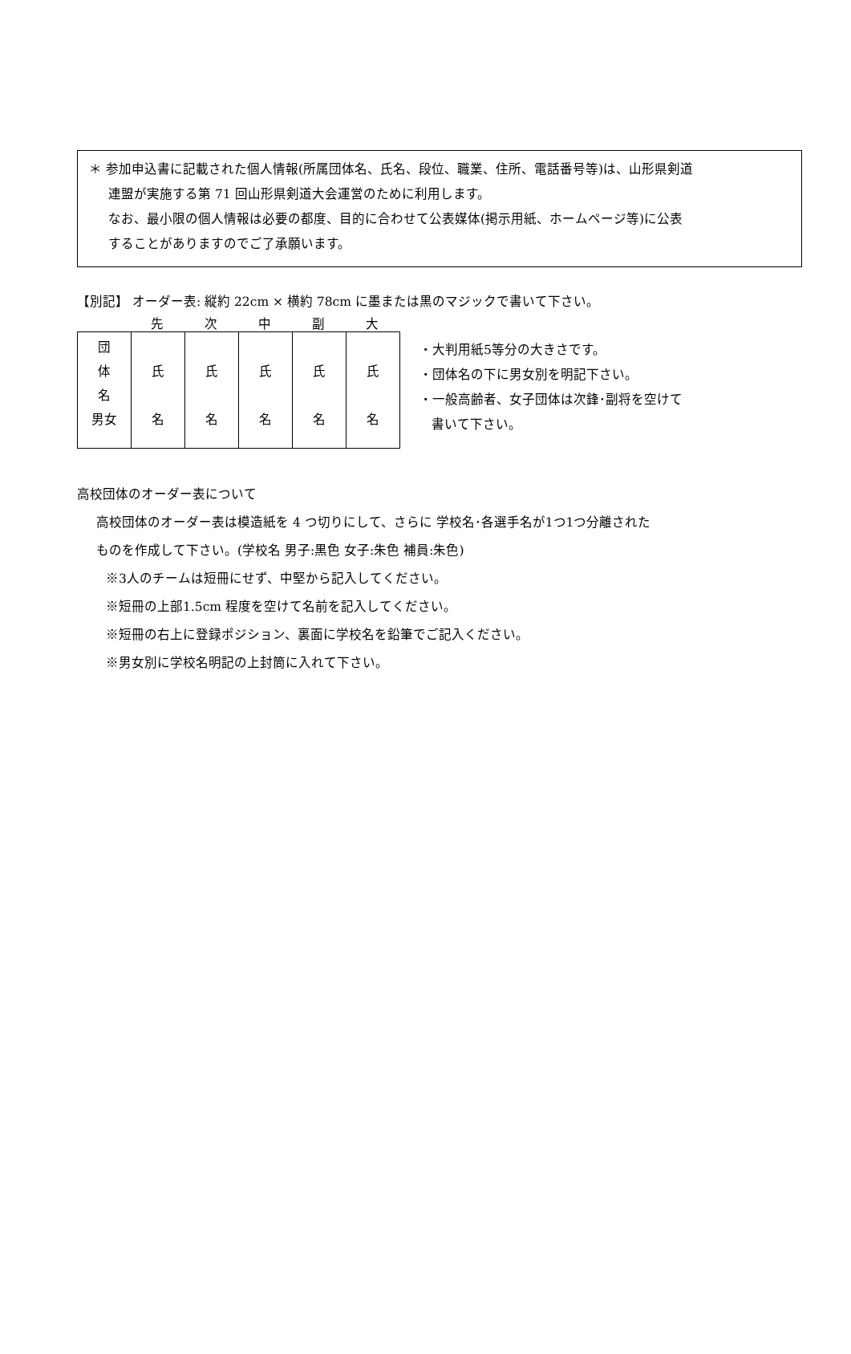＊ 参加申込書に記載された個人情報(所属団体名、氏名、段位、職業、住所、電話番号等)は、山形県剣道
連盟が実施する第 71 回山形県剣道大会運営のために利用します。
なお、最小限の個人情報は必要の都度、目的に合わせて公表媒体(掲示用紙、ホームページ等)に公表
することがありますのでご了承願います。
【別記】 オーダー表: 縦約 22cm × 横約 78cm に墨または黒のマジックで書いて下さい。
先次中副大
| 団 体 名 男女 | 氏 名 | 氏 名 | 氏 名 | 氏 名 | 氏 名 |
・大判用紙5等分の大きさです。
・団体名の下に男女別を明記下さい。
・一般高齢者、女子団体は次鋒･副将を空けて
書いて下さい。
高校団体のオーダー表について
高校団体のオーダー表は模造紙を 4 つ切りにして、さらに 学校名･各選手名が1つ1つ分離された
ものを作成して下さい。(学校名 男子:黒色 女子:朱色 補員:朱色)
※3人のチームは短冊にせず、中堅から記入してください。
※短冊の上部1.5cm 程度を空けて名前を記入してください。
※短冊の右上に登録ポジション、裏面に学校名を鉛筆でご記入ください。
※男女別に学校名明記の上封筒に入れて下さい。